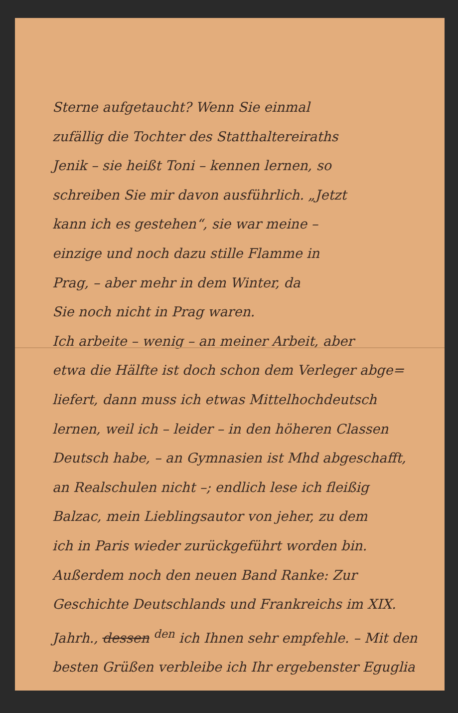Sterne aufgetaucht? Wenn Sie einmal
zufällig die Tochter des Statthaltereiraths
Jenik – sie heißt Toni – kennen lernen, so
schreiben Sie mir davon ausführlich. „Jetzt
kann ich es gestehen“, sie war meine –
einzige und noch dazu stille Flamme in
Prag, – aber mehr in dem Winter, da
Sie noch nicht in Prag waren.
Ich arbeite – wenig – an meiner Arbeit, aber
etwa die Hälfte ist doch schon dem Verleger abge=
liefert, dann muss ich etwas Mittelhochdeutsch
lernen, weil ich – leider – in den höheren Classen
Deutsch habe, – an Gymnasien ist Mhd abgeschafft,
an Realschulen nicht –; endlich lese ich fleißig
Balzac, mein Lieblingsautor von jeher, zu dem
ich in Paris wieder zurückgeführt worden bin.
Außerdem noch den neuen Band Ranke: Zur
Geschichte Deutschlands und Frankreichs im XIX.
Jahrh., dessen <sup>den</sup> ich Ihnen sehr empfehle. – Mit den
besten Grüßen verbleibe ich Ihr ergebenster Eguglia